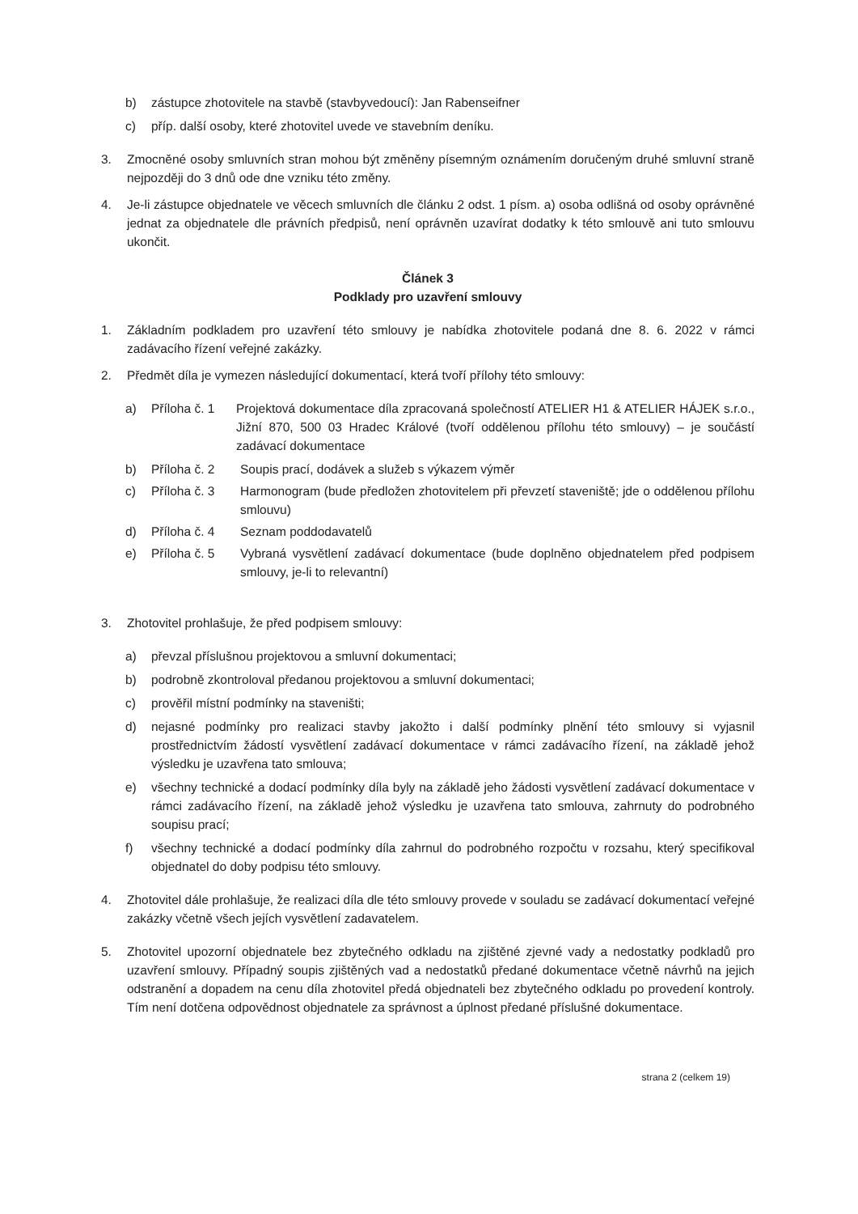b) zástupce zhotovitele na stavbě (stavbyvedoucí): Jan Rabenseifner
c) příp. další osoby, které zhotovitel uvede ve stavebním deníku.
3. Zmocněné osoby smluvních stran mohou být změněny písemným oznámením doručeným druhé smluvní straně nejpozději do 3 dnů ode dne vzniku této změny.
4. Je-li zástupce objednatele ve věcech smluvních dle článku 2 odst. 1 písm. a) osoba odlišná od osoby oprávněné jednat za objednatele dle právních předpisů, není oprávněn uzavírat dodatky k této smlouvě ani tuto smlouvu ukončit.
Článek 3
Podklady pro uzavření smlouvy
1. Základním podkladem pro uzavření této smlouvy je nabídka zhotovitele podaná dne 8. 6. 2022 v rámci zadávacího řízení veřejné zakázky.
2. Předmět díla je vymezen následující dokumentací, která tvoří přílohy této smlouvy:
a) Příloha č. 1 Projektová dokumentace díla zpracovaná společností ATELIER H1 & ATELIER HÁJEK s.r.o., Jižní 870, 500 03 Hradec Králové (tvoří oddělenou přílohu této smlouvy) – je součástí zadávací dokumentace
b) Příloha č. 2 Soupis prací, dodávek a služeb s výkazem výměr
c) Příloha č. 3 Harmonogram (bude předložen zhotovitelem při převzetí staveniště; jde o oddělenou přílohu smlouvu)
d) Příloha č. 4 Seznam poddodavatelů
e) Příloha č. 5 Vybraná vysvětlení zadávací dokumentace (bude doplněno objednatelem před podpisem smlouvy, je-li to relevantní)
3. Zhotovitel prohlašuje, že před podpisem smlouvy:
a) převzal příslušnou projektovou a smluvní dokumentaci;
b) podrobně zkontroloval předanou projektovou a smluvní dokumentaci;
c) prověřil místní podmínky na staveništi;
d) nejasné podmínky pro realizaci stavby jakožto i další podmínky plnění této smlouvy si vyjasnil prostřednictvím žádostí vysvětlení zadávací dokumentace v rámci zadávacího řízení, na základě jehož výsledku je uzavřena tato smlouva;
e) všechny technické a dodací podmínky díla byly na základě jeho žádosti vysvětlení zadávací dokumentace v rámci zadávacího řízení, na základě jehož výsledku je uzavřena tato smlouva, zahrnuty do podrobného soupisu prací;
f) všechny technické a dodací podmínky díla zahrnul do podrobného rozpočtu v rozsahu, který specifikoval objednatel do doby podpisu této smlouvy.
4. Zhotovitel dále prohlašuje, že realizaci díla dle této smlouvy provede v souladu se zadávací dokumentací veřejné zakázky včetně všech jejích vysvětlení zadavatelem.
5. Zhotovitel upozorní objednatele bez zbytečného odkladu na zjištěné zjevné vady a nedostatky podkladů pro uzavření smlouvy. Případný soupis zjištěných vad a nedostatků předané dokumentace včetně návrhů na jejich odstranění a dopadem na cenu díla zhotovitel předá objednateli bez zbytečného odkladu po provedení kontroly. Tím není dotčena odpovědnost objednatele za správnost a úplnost předané příslušné dokumentace.
strana 2 (celkem 19)